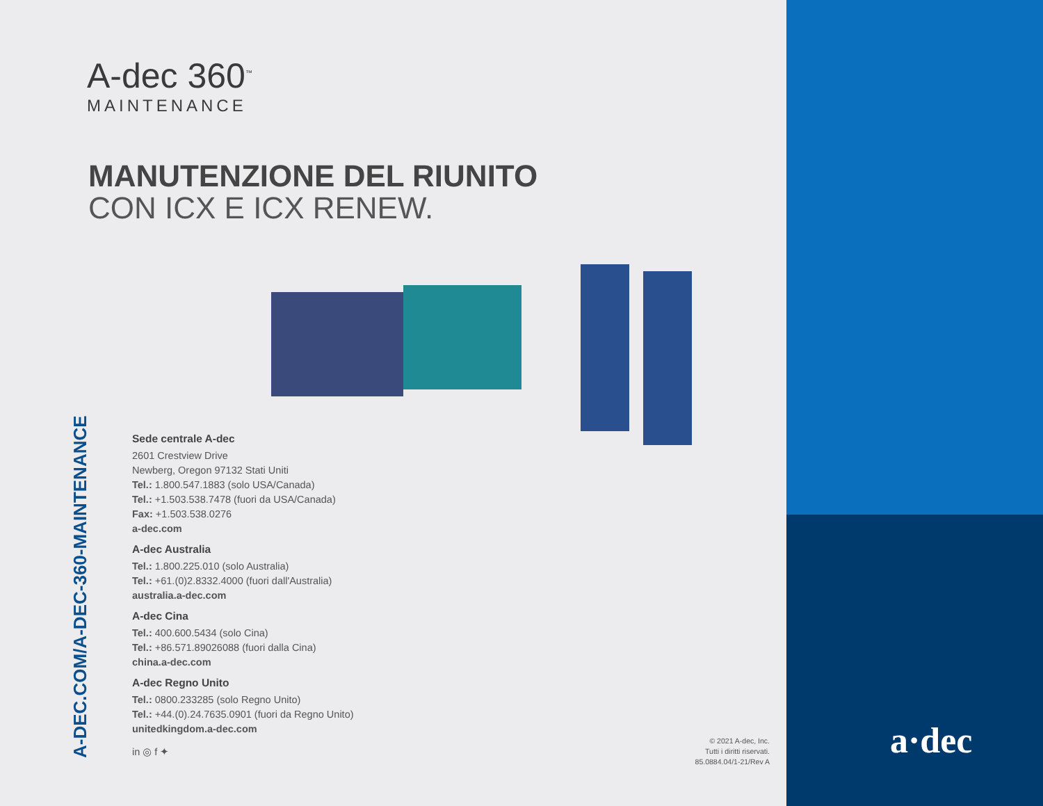A-dec 360<sup>™</sup>
MAINTENANCE
MANUTENZIONE DEL RIUNITO
CON ICX E ICX RENEW.
A-DEC.COM/A-DEC-360-MAINTENANCE
Sede centrale A-dec
2601 Crestview Drive
Newberg, Oregon 97132 Stati Uniti
Tel.: 1.800.547.1883 (solo USA/Canada)
Tel.: +1.503.538.7478 (fuori da USA/Canada)
Fax: +1.503.538.0276
a-dec.com
A-dec Australia
Tel.: 1.800.225.010 (solo Australia)
Tel.: +61.(0)2.8332.4000 (fuori dall'Australia)
australia.a-dec.com
A-dec Cina
Tel.: 400.600.5434 (solo Cina)
Tel.: +86.571.89026088 (fuori dalla Cina)
china.a-dec.com
A-dec Regno Unito
Tel.: 0800.233285 (solo Regno Unito)
Tel.: +44.(0).24.7635.0901 (fuori da Regno Unito)
unitedkingdom.a-dec.com
in ◎ f ✦
© 2021 A-dec, Inc.
Tutti i diritti riservati.
85.0884.04/1-21/Rev A
a·dec